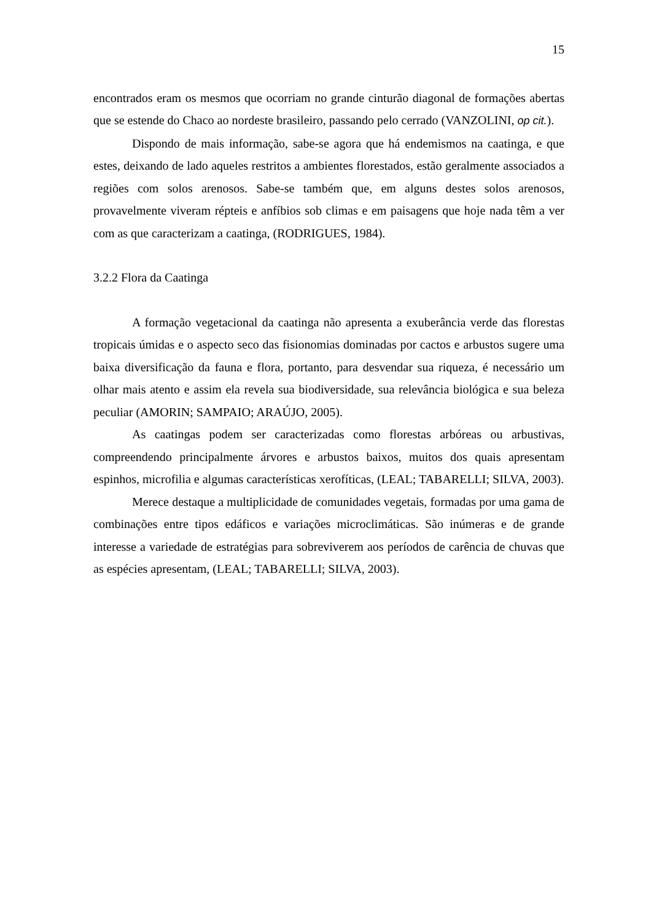15
encontrados eram os mesmos que ocorriam no grande cinturão diagonal de formações abertas que se estende do Chaco ao nordeste brasileiro, passando pelo cerrado (VANZOLINI, op cit.).
Dispondo de mais informação, sabe-se agora que há endemismos na caatinga, e que estes, deixando de lado aqueles restritos a ambientes florestados, estão geralmente associados a regiões com solos arenosos. Sabe-se também que, em alguns destes solos arenosos, provavelmente viveram répteis e anfíbios sob climas e em paisagens que hoje nada têm a ver com as que caracterizam a caatinga, (RODRIGUES, 1984).
3.2.2 Flora da Caatinga
A formação vegetacional da caatinga não apresenta a exuberância verde das florestas tropicais úmidas e o aspecto seco das fisionomias dominadas por cactos e arbustos sugere uma baixa diversificação da fauna e flora, portanto, para desvendar sua riqueza, é necessário um olhar mais atento e assim ela revela sua biodiversidade, sua relevância biológica e sua beleza peculiar (AMORIN; SAMPAIO; ARAÚJO, 2005).
As caatingas podem ser caracterizadas como florestas arbóreas ou arbustivas, compreendendo principalmente árvores e arbustos baixos, muitos dos quais apresentam espinhos, microfilia e algumas características xerofíticas, (LEAL; TABARELLI; SILVA, 2003).
Merece destaque a multiplicidade de comunidades vegetais, formadas por uma gama de combinações entre tipos edáficos e variações microclimáticas. São inúmeras e de grande interesse a variedade de estratégias para sobreviverem aos períodos de carência de chuvas que as espécies apresentam, (LEAL; TABARELLI; SILVA, 2003).